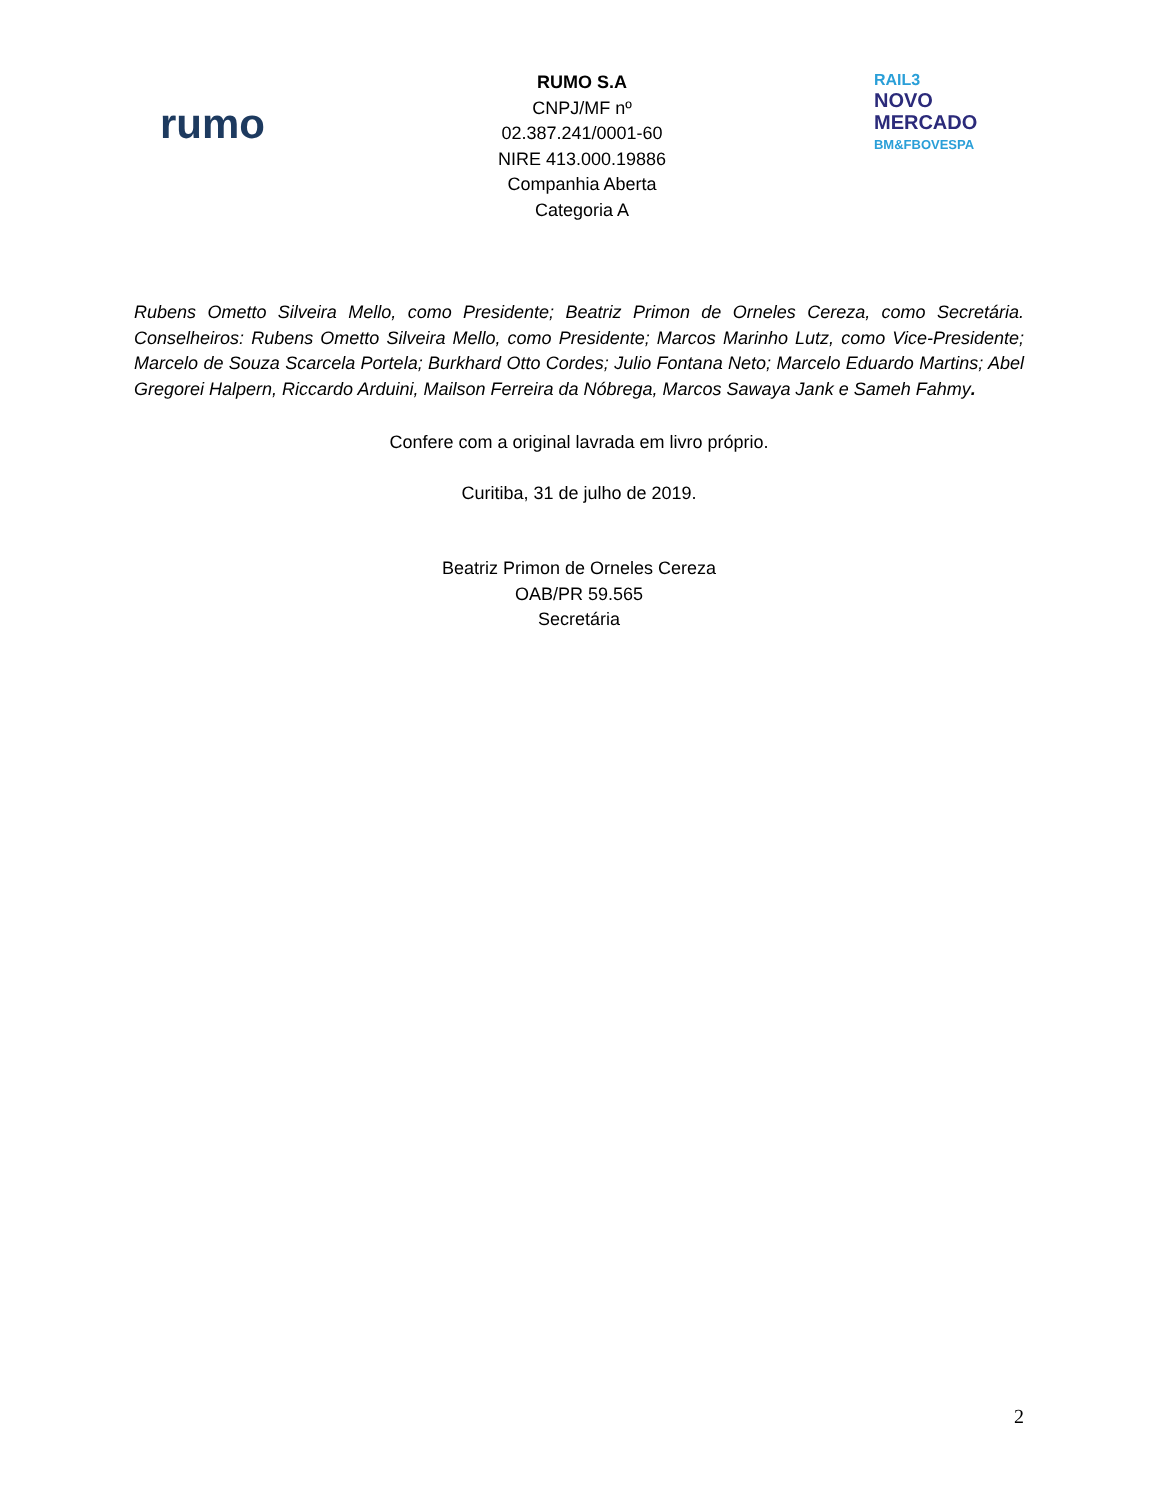rumo
RUMO S.A
CNPJ/MF nº
02.387.241/0001-60
NIRE 413.000.19886
Companhia Aberta
Categoria A
RAIL3
NOVO
MERCADO
BM&FBOVESPA
Rubens Ometto Silveira Mello, como Presidente; Beatriz Primon de Orneles Cereza, como Secretária. Conselheiros: Rubens Ometto Silveira Mello, como Presidente; Marcos Marinho Lutz, como Vice-Presidente; Marcelo de Souza Scarcela Portela; Burkhard Otto Cordes; Julio Fontana Neto; Marcelo Eduardo Martins; Abel Gregorei Halpern, Riccardo Arduini, Mailson Ferreira da Nóbrega, Marcos Sawaya Jank e Sameh Fahmy.
Confere com a original lavrada em livro próprio.
Curitiba, 31 de julho de 2019.
Beatriz Primon de Orneles Cereza
OAB/PR 59.565
Secretária
2